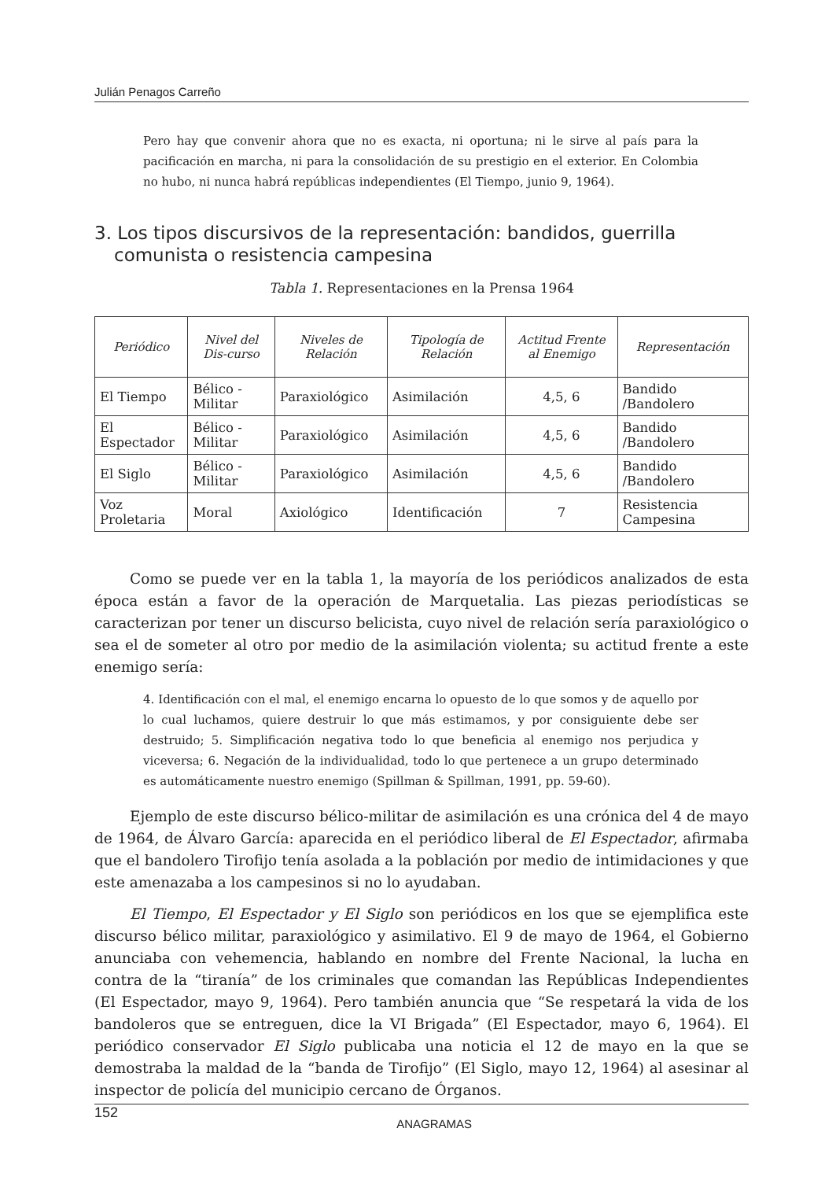Julián Penagos Carreño
Pero hay que convenir ahora que no es exacta, ni oportuna; ni le sirve al país para la pacificación en marcha, ni para la consolidación de su prestigio en el exterior. En Colombia no hubo, ni nunca habrá repúblicas independientes (El Tiempo, junio 9, 1964).
3. Los tipos discursivos de la representación: bandidos, guerrilla comunista o resistencia campesina
Tabla 1. Representaciones en la Prensa 1964
| Periódico | Nivel del Dis-curso | Niveles de Relación | Tipología de Relación | Actitud Frente al Enemigo | Representación |
| --- | --- | --- | --- | --- | --- |
| El Tiempo | Bélico - Militar | Paraxiológico | Asimilación | 4,5, 6 | Bandido /Bandolero |
| El Espectador | Bélico - Militar | Paraxiológico | Asimilación | 4,5, 6 | Bandido /Bandolero |
| El Siglo | Bélico - Militar | Paraxiológico | Asimilación | 4,5, 6 | Bandido /Bandolero |
| Voz Proletaria | Moral | Axiológico | Identificación | 7 | Resistencia Campesina |
Como se puede ver en la tabla 1, la mayoría de los periódicos analizados de esta época están a favor de la operación de Marquetalia. Las piezas periodísticas se caracterizan por tener un discurso belicista, cuyo nivel de relación sería paraxiológico o sea el de someter al otro por medio de la asimilación violenta; su actitud frente a este enemigo sería:
4. Identificación con el mal, el enemigo encarna lo opuesto de lo que somos y de aquello por lo cual luchamos, quiere destruir lo que más estimamos, y por consiguiente debe ser destruido; 5. Simplificación negativa todo lo que beneficia al enemigo nos perjudica y viceversa; 6. Negación de la individualidad, todo lo que pertenece a un grupo determinado es automáticamente nuestro enemigo (Spillman & Spillman, 1991, pp. 59-60).
Ejemplo de este discurso bélico-militar de asimilación es una crónica del 4 de mayo de 1964, de Álvaro García: aparecida en el periódico liberal de El Espectador, afirmaba que el bandolero Tirofijo tenía asolada a la población por medio de intimidaciones y que este amenazaba a los campesinos si no lo ayudaban.
El Tiempo, El Espectador y El Siglo son periódicos en los que se ejemplifica este discurso bélico militar, paraxiológico y asimilativo. El 9 de mayo de 1964, el Gobierno anunciaba con vehemencia, hablando en nombre del Frente Nacional, la lucha en contra de la “tiranía” de los criminales que comandan las Repúblicas Independientes (El Espectador, mayo 9, 1964). Pero también anuncia que “Se respetará la vida de los bandoleros que se entreguen, dice la VI Brigada” (El Espectador, mayo 6, 1964). El periódico conservador El Siglo publicaba una noticia el 12 de mayo en la que se demostraba la maldad de la “banda de Tirofijo” (El Siglo, mayo 12, 1964) al asesinar al inspector de policía del municipio cercano de Órganos.
152 ANAGRAMAS